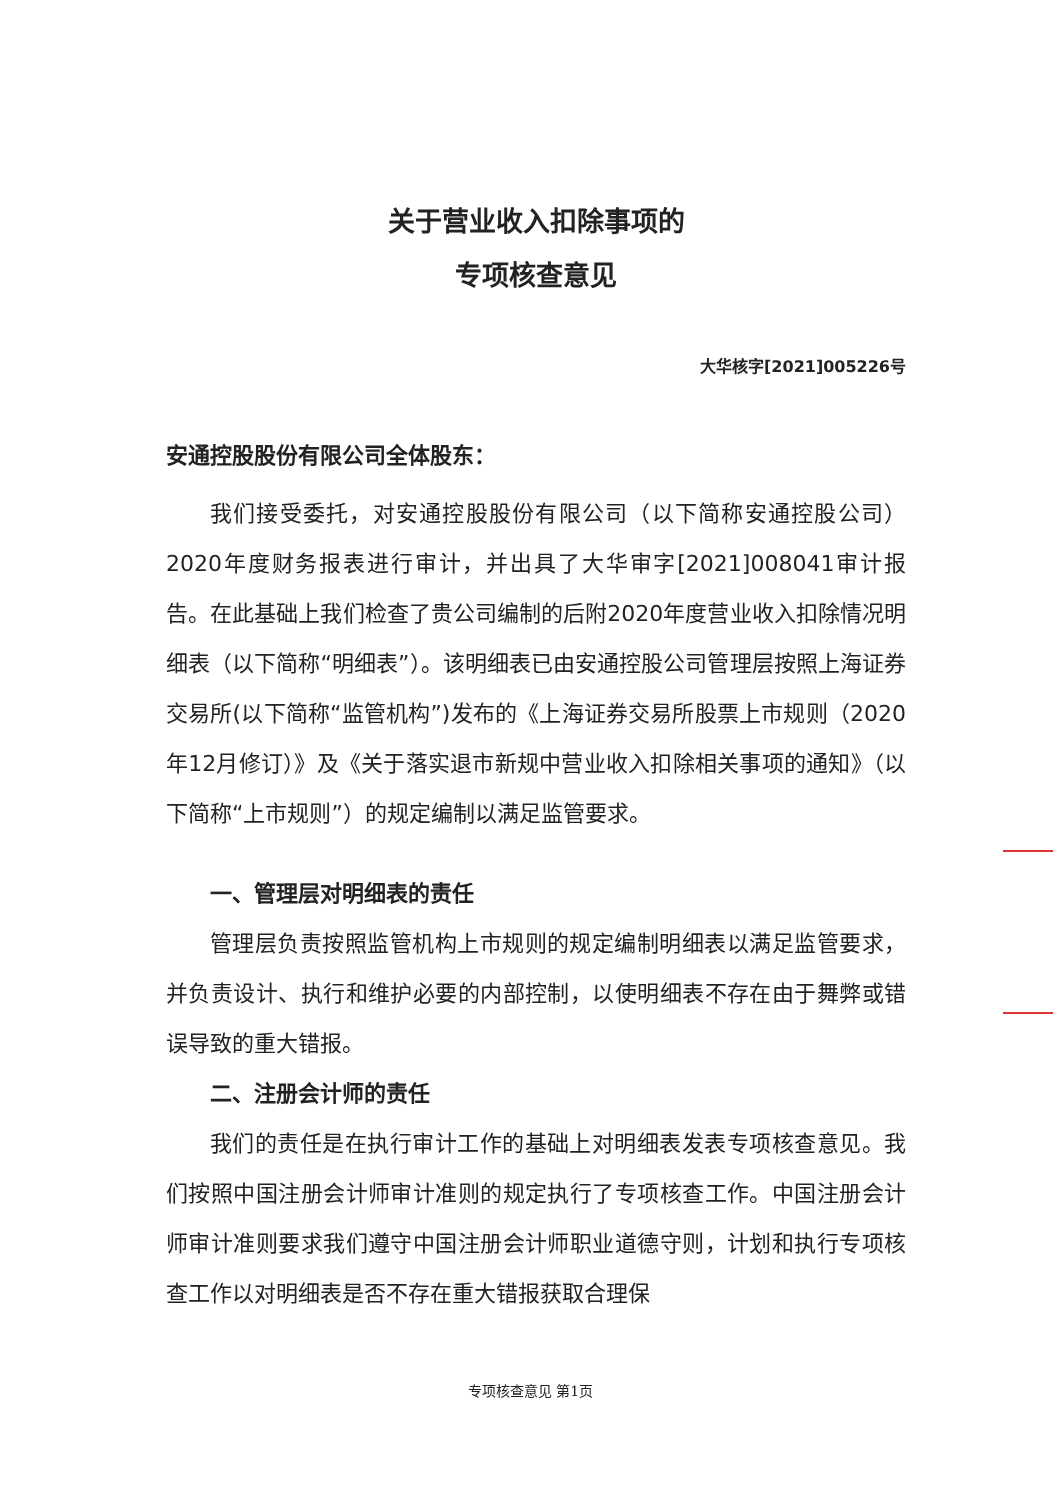关于营业收入扣除事项的
专项核查意见
大华核字[2021]005226号
安通控股股份有限公司全体股东：
我们接受委托，对安通控股股份有限公司（以下简称安通控股公司）2020年度财务报表进行审计，并出具了大华审字[2021]008041审计报告。在此基础上我们检查了贵公司编制的后附2020年度营业收入扣除情况明细表（以下简称“明细表”）。该明细表已由安通控股公司管理层按照上海证券交易所(以下简称“监管机构”)发布的《上海证券交易所股票上市规则（2020年12月修订）》及《关于落实退市新规中营业收入扣除相关事项的通知》（以下简称“上市规则”）的规定编制以满足监管要求。
一、管理层对明细表的责任
管理层负责按照监管机构上市规则的规定编制明细表以满足监管要求，并负责设计、执行和维护必要的内部控制，以使明细表不存在由于舞弊或错误导致的重大错报。
二、注册会计师的责任
我们的责任是在执行审计工作的基础上对明细表发表专项核查意见。我们按照中国注册会计师审计准则的规定执行了专项核查工作。中国注册会计师审计准则要求我们遵守中国注册会计师职业道德守则，计划和执行专项核查工作以对明细表是否不存在重大错报获取合理保
专项核查意见 第1页